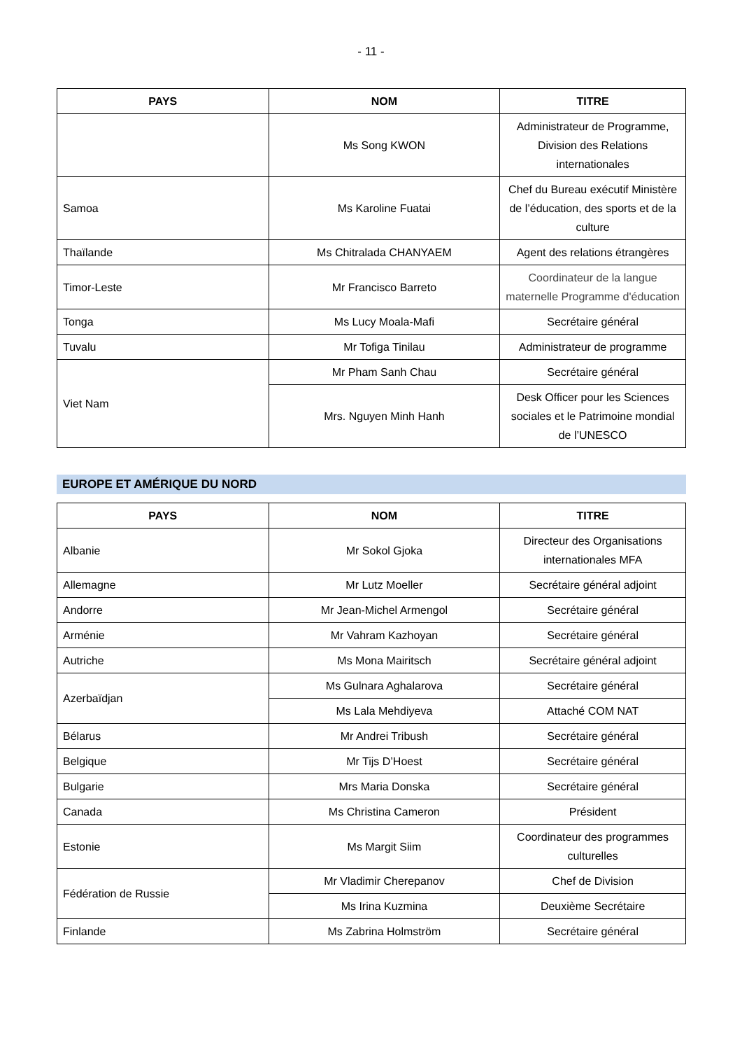- 11 -
| PAYS | NOM | TITRE |
| --- | --- | --- |
| | Ms Song KWON | Administrateur de Programme, Division des Relations internationales |
| Samoa | Ms Karoline Fuatai | Chef du Bureau exécutif Ministère de l’éducation, des sports et de la culture |
| Thaïlande | Ms Chitralada CHANYAEM | Agent des relations étrangères |
| Timor-Leste | Mr Francisco Barreto | Coordinateur de la langue maternelle Programme d'éducation |
| Tonga | Ms Lucy Moala-Mafi | Secrétaire général |
| Tuvalu | Mr Tofiga Tinilau | Administrateur de programme |
| Viet Nam | Mr Pham Sanh Chau | Secrétaire général |
| | Mrs. Nguyen Minh Hanh | Desk Officer pour les Sciences sociales et le Patrimoine mondial de l’UNESCO |
EUROPE ET AMÉRIQUE DU NORD
| PAYS | NOM | TITRE |
| --- | --- | --- |
| Albanie | Mr Sokol Gjoka | Directeur des Organisations internationales MFA |
| Allemagne | Mr Lutz Moeller | Secrétaire général adjoint |
| Andorre | Mr Jean-Michel Armengol | Secrétaire général |
| Arménie | Mr Vahram Kazhoyan | Secrétaire général |
| Autriche | Ms Mona Mairitsch | Secrétaire général adjoint |
| Azerbaïdjan | Ms Gulnara Aghalarova | Secrétaire général |
| | Ms Lala Mehdiyeva | Attaché COM NAT |
| Bélarus | Mr Andrei Tribush | Secrétaire général |
| Belgique | Mr Tijs D’Hoest | Secrétaire général |
| Bulgarie | Mrs Maria Donska | Secrétaire général |
| Canada | Ms Christina Cameron | Président |
| Estonie | Ms Margit Siim | Coordinateur des programmes culturelles |
| Fédération de Russie | Mr Vladimir Cherepanov | Chef de Division |
| | Ms Irina Kuzmina | Deuxième Secrétaire |
| Finlande | Ms Zabrina Holmström | Secrétaire général |